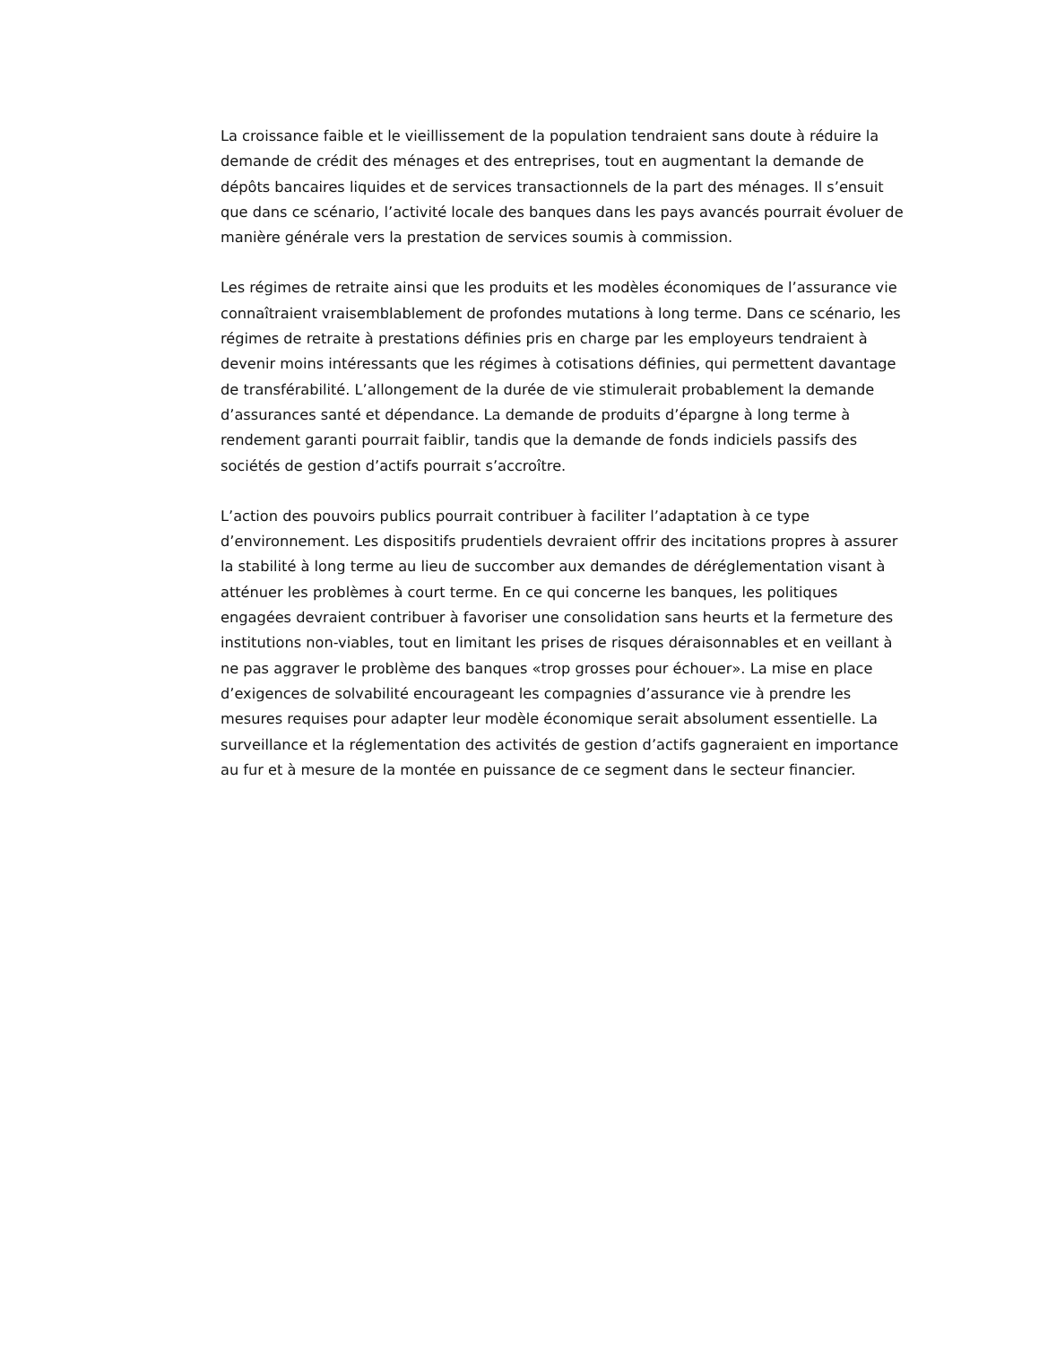La croissance faible et le vieillissement de la population tendraient sans doute à réduire la demande de crédit des ménages et des entreprises, tout en augmentant la demande de dépôts bancaires liquides et de services transactionnels de la part des ménages. Il s’ensuit que dans ce scénario, l’activité locale des banques dans les pays avancés pourrait évoluer de manière générale vers la prestation de services soumis à commission.
Les régimes de retraite ainsi que les produits et les modèles économiques de l’assurance vie connaîtraient vraisemblablement de profondes mutations à long terme. Dans ce scénario, les régimes de retraite à prestations définies pris en charge par les employeurs tendraient à devenir moins intéressants que les régimes à cotisations définies, qui permettent davantage de transférabilité. L’allongement de la durée de vie stimulerait probablement la demande d’assurances santé et dépendance. La demande de produits d’épargne à long terme à rendement garanti pourrait faiblir, tandis que la demande de fonds indiciels passifs des sociétés de gestion d’actifs pourrait s’accroître.
L’action des pouvoirs publics pourrait contribuer à faciliter l’adaptation à ce type d’environnement. Les dispositifs prudentiels devraient offrir des incitations propres à assurer la stabilité à long terme au lieu de succomber aux demandes de déréglementation visant à atténuer les problèmes à court terme. En ce qui concerne les banques, les politiques engagées devraient contribuer à favoriser une consolidation sans heurts et la fermeture des institutions non-viables, tout en limitant les prises de risques déraisonnables et en veillant à ne pas aggraver le problème des banques «trop grosses pour échouer». La mise en place d’exigences de solvabilité encourageant les compagnies d’assurance vie à prendre les mesures requises pour adapter leur modèle économique serait absolument essentielle. La surveillance et la réglementation des activités de gestion d’actifs gagneraient en importance au fur et à mesure de la montée en puissance de ce segment dans le secteur financier.